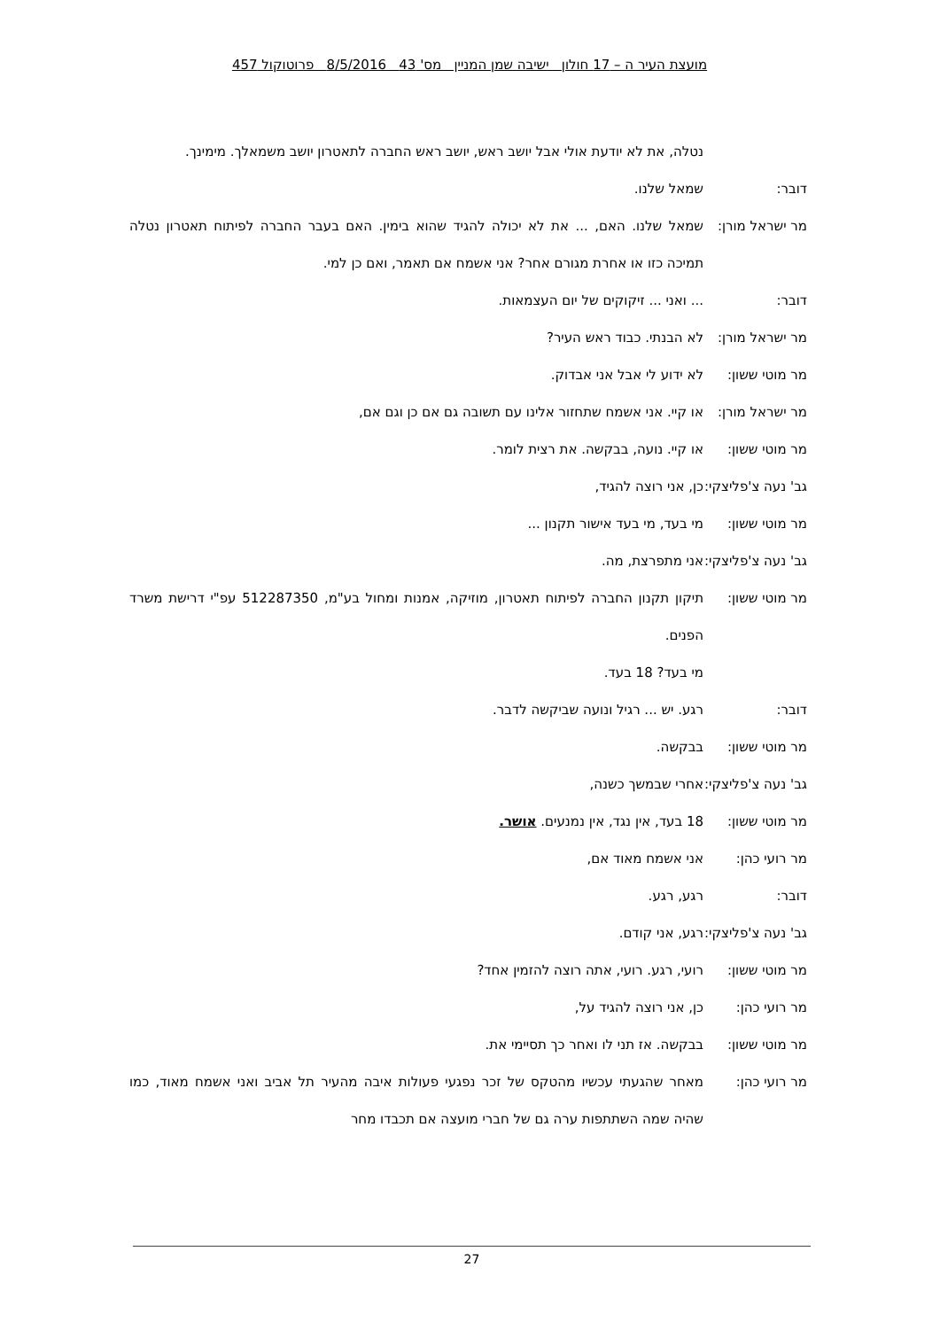מועצת העיר ה – 17 חולון ישיבה שמן המניין מס' 43 8/5/2016 פרוטוקול 457
נטלה, את לא יודעת אולי אבל יושב ראש, יושב ראש החברה לתאטרון יושב משמאלך. מימינך.
דובר: שמאל שלנו.
מר ישראל מורן:
שמאל שלנו. האם, ... את לא יכולה להגיד שהוא בימין. האם בעבר החברה לפיתוח תאטרון נטלה תמיכה כזו או אחרת מגורם אחר? אני אשמח אם תאמר, ואם כן למי.
דובר: ... ואני ... זיקוקים של יום העצמאות.
מר ישראל מורן:
לא הבנתי. כבוד ראש העיר?
מר מוטי ששון: לא ידוע לי אבל אני אבדוק.
מר ישראל מורן:
או קיי. אני אשמח שתחזור אלינו עם תשובה גם אם כן וגם אם,
מר מוטי ששון: או קיי. נועה, בבקשה. את רצית לומר.
גב' נעה צ'פליצקי:
כן, אני רוצה להגיד,
מר מוטי ששון: מי בעד, מי בעד אישור תקנון ...
גב' נעה צ'פליצקי:
אני מתפרצת, מה.
מר מוטי ששון: תיקון תקנון החברה לפיתוח תאטרון, מוזיקה, אמנות ומחול בע"מ, 512287350 עפ"י דרישת משרד הפנים.
מי בעד? 18 בעד.
דובר: רגע. יש ... רגיל ונועה שביקשה לדבר.
מר מוטי ששון: בבקשה.
גב' נעה צ'פליצקי:
אחרי שבמשך כשנה,
מר מוטי ששון: 18 בעד, אין נגד, אין נמנעים. אושר.
מר רועי כהן: אני אשמח מאוד אם,
דובר: רגע, רגע.
גב' נעה צ'פליצקי:
רגע, אני קודם.
מר מוטי ששון: רועי, רגע. רועי, אתה רוצה להזמין אחד?
מר רועי כהן: כן, אני רוצה להגיד על,
מר מוטי ששון: בבקשה. אז תני לו ואחר כך תסיימי את.
מר רועי כהן: מאחר שהגעתי עכשיו מהטקס של זכר נפגעי פעולות איבה מהעיר תל אביב ואני אשמח מאוד, כמו שהיה שמה השתתפות ערה גם של חברי מועצה אם תכבדו מחר
27